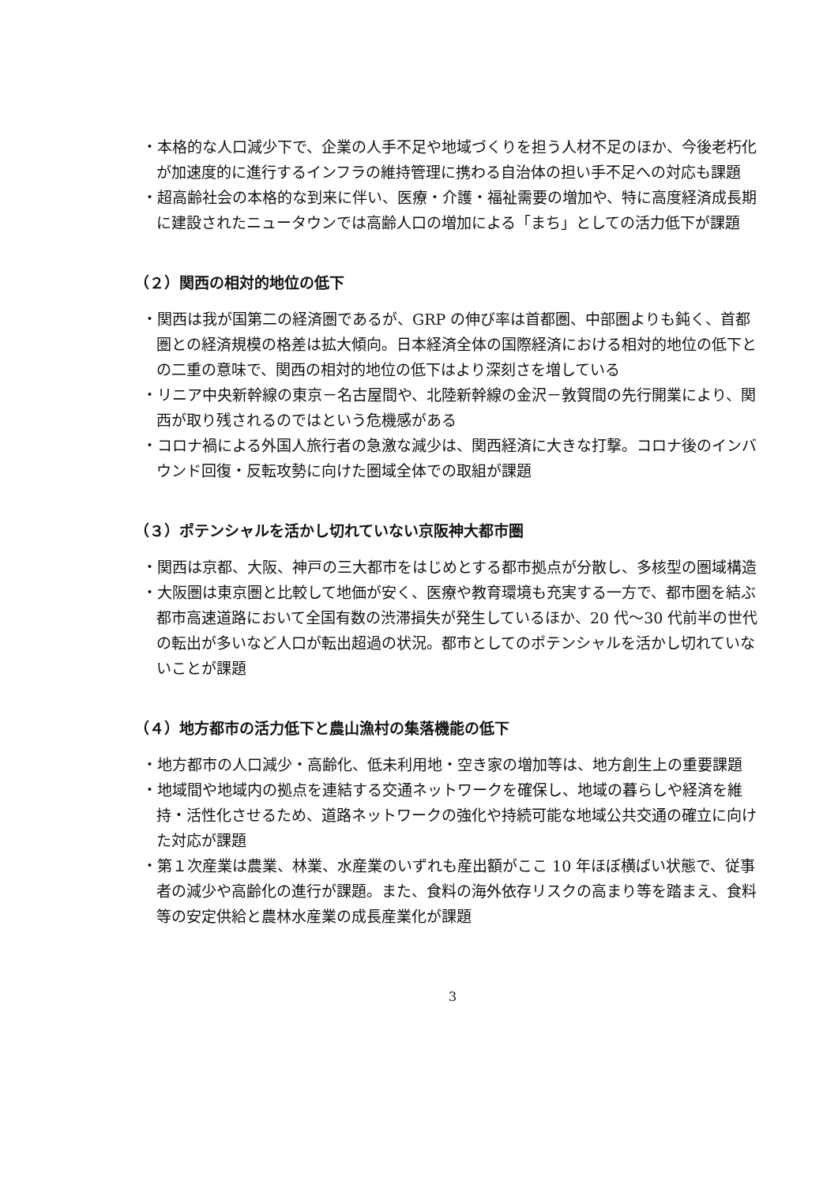・本格的な人口減少下で、企業の人手不足や地域づくりを担う人材不足のほか、今後老朽化が加速度的に進行するインフラの維持管理に携わる自治体の担い手不足への対応も課題
・超高齢社会の本格的な到来に伴い、医療・介護・福祉需要の増加や、特に高度経済成長期に建設されたニュータウンでは高齢人口の増加による「まち」としての活力低下が課題
（２）関西の相対的地位の低下
・関西は我が国第二の経済圏であるが、GRP の伸び率は首都圏、中部圏よりも鈍く、首都圏との経済規模の格差は拡大傾向。日本経済全体の国際経済における相対的地位の低下との二重の意味で、関西の相対的地位の低下はより深刻さを増している
・リニア中央新幹線の東京－名古屋間や、北陸新幹線の金沢－敦賀間の先行開業により、関西が取り残されるのではという危機感がある
・コロナ禍による外国人旅行者の急激な減少は、関西経済に大きな打撃。コロナ後のインバウンド回復・反転攻勢に向けた圏域全体での取組が課題
（３）ポテンシャルを活かし切れていない京阪神大都市圏
・関西は京都、大阪、神戸の三大都市をはじめとする都市拠点が分散し、多核型の圏域構造
・大阪圏は東京圏と比較して地価が安く、医療や教育環境も充実する一方で、都市圏を結ぶ都市高速道路において全国有数の渋滞損失が発生しているほか、20 代～30 代前半の世代の転出が多いなど人口が転出超過の状況。都市としてのポテンシャルを活かし切れていないことが課題
（４）地方都市の活力低下と農山漁村の集落機能の低下
・地方都市の人口減少・高齢化、低未利用地・空き家の増加等は、地方創生上の重要課題
・地域間や地域内の拠点を連結する交通ネットワークを確保し、地域の暮らしや経済を維持・活性化させるため、道路ネットワークの強化や持続可能な地域公共交通の確立に向けた対応が課題
・第１次産業は農業、林業、水産業のいずれも産出額がここ 10 年ほぼ横ばい状態で、従事者の減少や高齢化の進行が課題。また、食料の海外依存リスクの高まり等を踏まえ、食料等の安定供給と農林水産業の成長産業化が課題
3